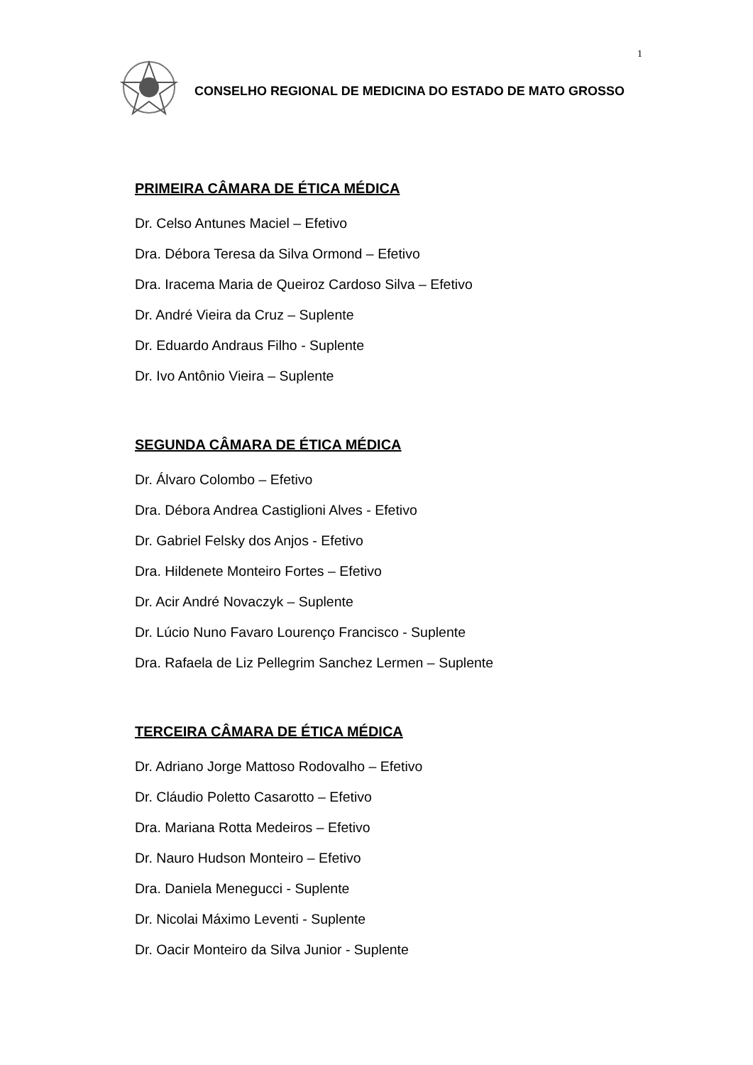1
CONSELHO REGIONAL DE MEDICINA DO ESTADO DE MATO GROSSO
PRIMEIRA CÂMARA DE ÉTICA MÉDICA
Dr. Celso Antunes Maciel – Efetivo
Dra. Débora Teresa da Silva Ormond – Efetivo
Dra. Iracema Maria de Queiroz Cardoso Silva – Efetivo
Dr. André Vieira da Cruz – Suplente
Dr. Eduardo Andraus Filho - Suplente
Dr. Ivo Antônio Vieira – Suplente
SEGUNDA CÂMARA DE ÉTICA MÉDICA
Dr. Álvaro Colombo – Efetivo
Dra. Débora Andrea Castiglioni Alves - Efetivo
Dr. Gabriel Felsky dos Anjos - Efetivo
Dra. Hildenete Monteiro Fortes – Efetivo
Dr. Acir André Novaczyk – Suplente
Dr. Lúcio Nuno Favaro Lourenço Francisco - Suplente
Dra. Rafaela de Liz Pellegrim Sanchez Lermen – Suplente
TERCEIRA CÂMARA DE ÉTICA MÉDICA
Dr. Adriano Jorge Mattoso Rodovalho – Efetivo
Dr. Cláudio Poletto Casarotto – Efetivo
Dra. Mariana Rotta Medeiros – Efetivo
Dr. Nauro Hudson Monteiro – Efetivo
Dra. Daniela Menegucci - Suplente
Dr. Nicolai Máximo Leventi - Suplente
Dr. Oacir Monteiro da Silva Junior - Suplente